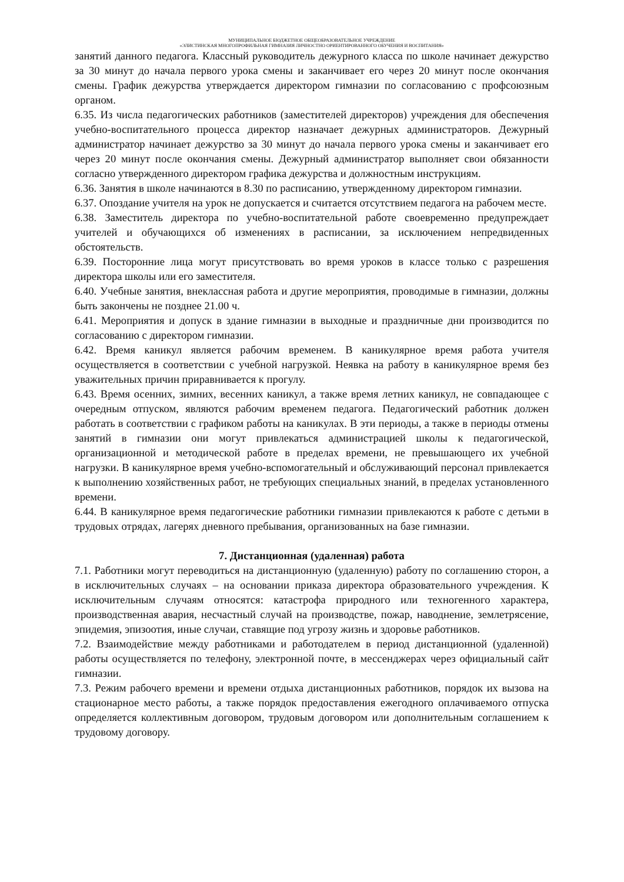МУНИЦИПАЛЬНОЕ БЮДЖЕТНОЕ ОБЩЕОБРАЗОВАТЕЛЬНОЕ УЧРЕЖДЕНИЕ
«ЭЛИСТИНСКАЯ МНОГОПРОФИЛЬНАЯ ГИМНАЗИЯ ЛИЧНОСТНО ОРИЕНТИРОВАННОГО ОБУЧЕНИЯ И ВОСПИТАНИЯ»
занятий данного педагога. Классный руководитель дежурного класса по школе начинает дежурство за 30 минут до начала первого урока смены и заканчивает его через 20 минут после окончания смены. График дежурства утверждается директором гимназии по согласованию с профсоюзным органом.
6.35. Из числа педагогических работников (заместителей директоров) учреждения для обеспечения учебно-воспитательного процесса директор назначает дежурных администраторов. Дежурный администратор начинает дежурство за 30 минут до начала первого урока смены и заканчивает его через 20 минут после окончания смены. Дежурный администратор выполняет свои обязанности согласно утвержденного директором графика дежурства и должностным инструкциям.
6.36. Занятия в школе начинаются в 8.30 по расписанию, утвержденному директором гимназии.
6.37. Опоздание учителя на урок не допускается и считается отсутствием педагога на рабочем месте.
6.38. Заместитель директора по учебно-воспитательной работе своевременно предупреждает учителей и обучающихся об изменениях в расписании, за исключением непредвиденных обстоятельств.
6.39. Посторонние лица могут присутствовать во время уроков в классе только с разрешения директора школы или его заместителя.
6.40. Учебные занятия, внеклассная работа и другие мероприятия, проводимые в гимназии, должны быть закончены не позднее 21.00 ч.
6.41. Мероприятия и допуск в здание гимназии в выходные и праздничные дни производится по согласованию с директором гимназии.
6.42. Время каникул является рабочим временем. В каникулярное время работа учителя осуществляется в соответствии с учебной нагрузкой. Неявка на работу в каникулярное время без уважительных причин приравнивается к прогулу.
6.43. Время осенних, зимних, весенних каникул, а также время летних каникул, не совпадающее с очередным отпуском, являются рабочим временем педагога. Педагогический работник должен работать в соответствии с графиком работы на каникулах. В эти периоды, а также в периоды отмены занятий в гимназии они могут привлекаться администрацией школы к педагогической, организационной и методической работе в пределах времени, не превышающего их учебной нагрузки. В каникулярное время учебно-вспомогательный и обслуживающий персонал привлекается к выполнению хозяйственных работ, не требующих специальных знаний, в пределах установленного времени.
6.44. В каникулярное время педагогические работники гимназии привлекаются к работе с детьми в трудовых отрядах, лагерях дневного пребывания, организованных на базе гимназии.
7. Дистанционная (удаленная) работа
7.1. Работники могут переводиться на дистанционную (удаленную) работу по соглашению сторон, а в исключительных случаях – на основании приказа директора образовательного учреждения. К исключительным случаям относятся: катастрофа природного или техногенного характера, производственная авария, несчастный случай на производстве, пожар, наводнение, землетрясение, эпидемия, эпизоотия, иные случаи, ставящие под угрозу жизнь и здоровье работников.
7.2. Взаимодействие между работниками и работодателем в период дистанционной (удаленной) работы осуществляется по телефону, электронной почте, в мессенджерах через официальный сайт гимназии.
7.3. Режим рабочего времени и времени отдыха дистанционных работников, порядок их вызова на стационарное место работы, а также порядок предоставления ежегодного оплачиваемого отпуска определяется коллективным договором, трудовым договором или дополнительным соглашением к трудовому договору.